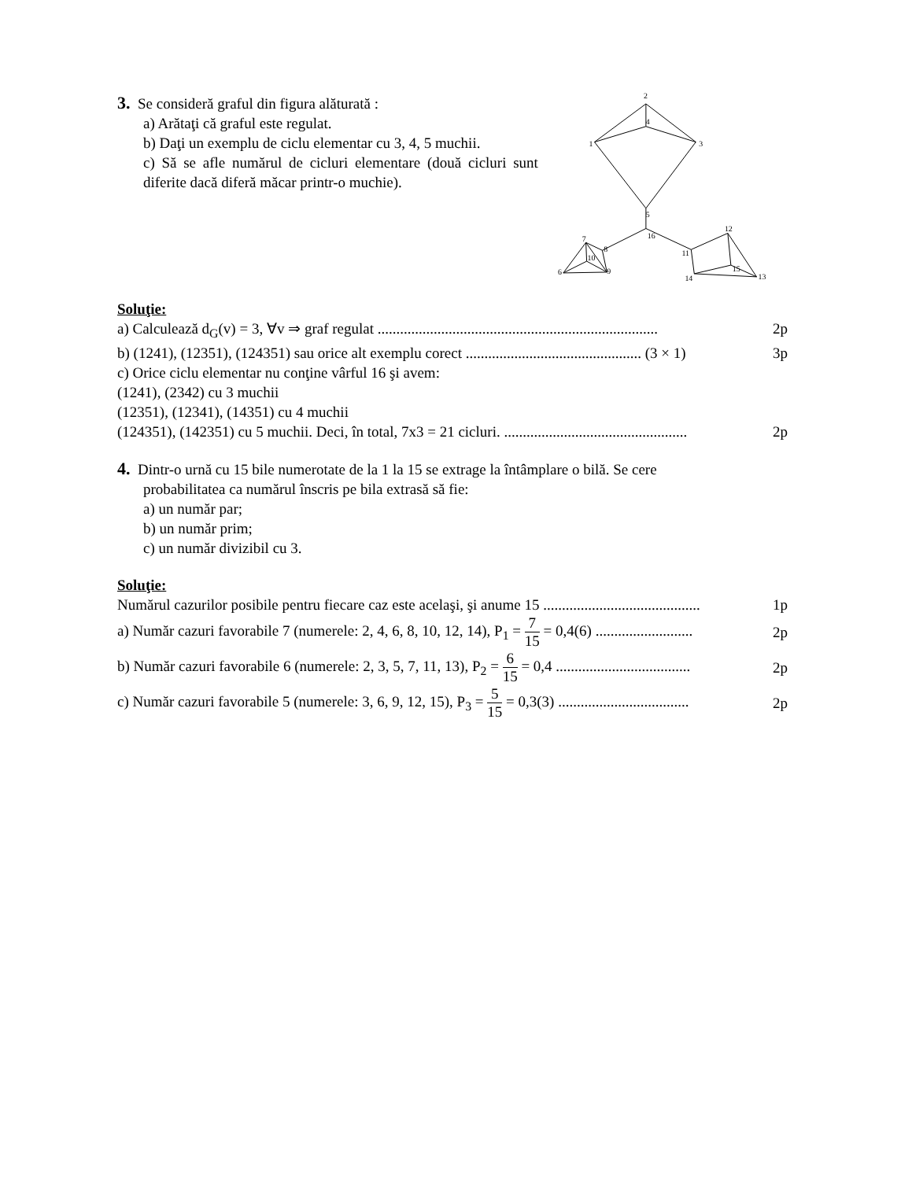3. Se consideră graful din figura alăturată :
a) Arătaţi că graful este regulat.
b) Daţi un exemplu de ciclu elementar cu 3, 4, 5 muchii.
c) Să se afle numărul de cicluri elementare (două cicluri sunt diferite dacă diferă măcar printr-o muchie).
2
4
1
3
5
16
7
8
10
6
9
12
11
15
13
14
Soluţie:
a) Calculează d<sub>G</sub>(v) = 3, ∀v ⇒ graf regulat ........................................................................... 2p
b) (1241), (12351), (124351) sau orice alt exemplu corect ............................................... (3 × 1) 3p
c) Orice ciclu elementar nu conţine vârful 16 şi avem:
(1241), (2342) cu 3 muchii
(12351), (12341), (14351) cu 4 muchii
(124351), (142351) cu 5 muchii. Deci, în total, 7x3 = 21 cicluri. ................................................. 2p
4. Dintr-o urnă cu 15 bile numerotate de la 1 la 15 se extrage la întâmplare o bilă. Se cere
probabilitatea ca numărul înscris pe bila extrasă să fie:
a) un număr par;
b) un număr prim;
c) un număr divizibil cu 3.
Soluţie:
Numărul cazurilor posibile pentru fiecare caz este acelaşi, şi anume 15 .......................................... 1p
a) Număr cazuri favorabile 7 (numerele: 2, 4, 6, 8, 10, 12, 14), P<sub>1</sub> = 7 15 = 0,4(6) .......................... 2p
b) Număr cazuri favorabile 6 (numerele: 2, 3, 5, 7, 11, 13), P<sub>2</sub> = 6 15 = 0,4 .................................... 2p
c) Număr cazuri favorabile 5 (numerele: 3, 6, 9, 12, 15), P<sub>3</sub> = 5 15 = 0,3(3) ................................... 2p